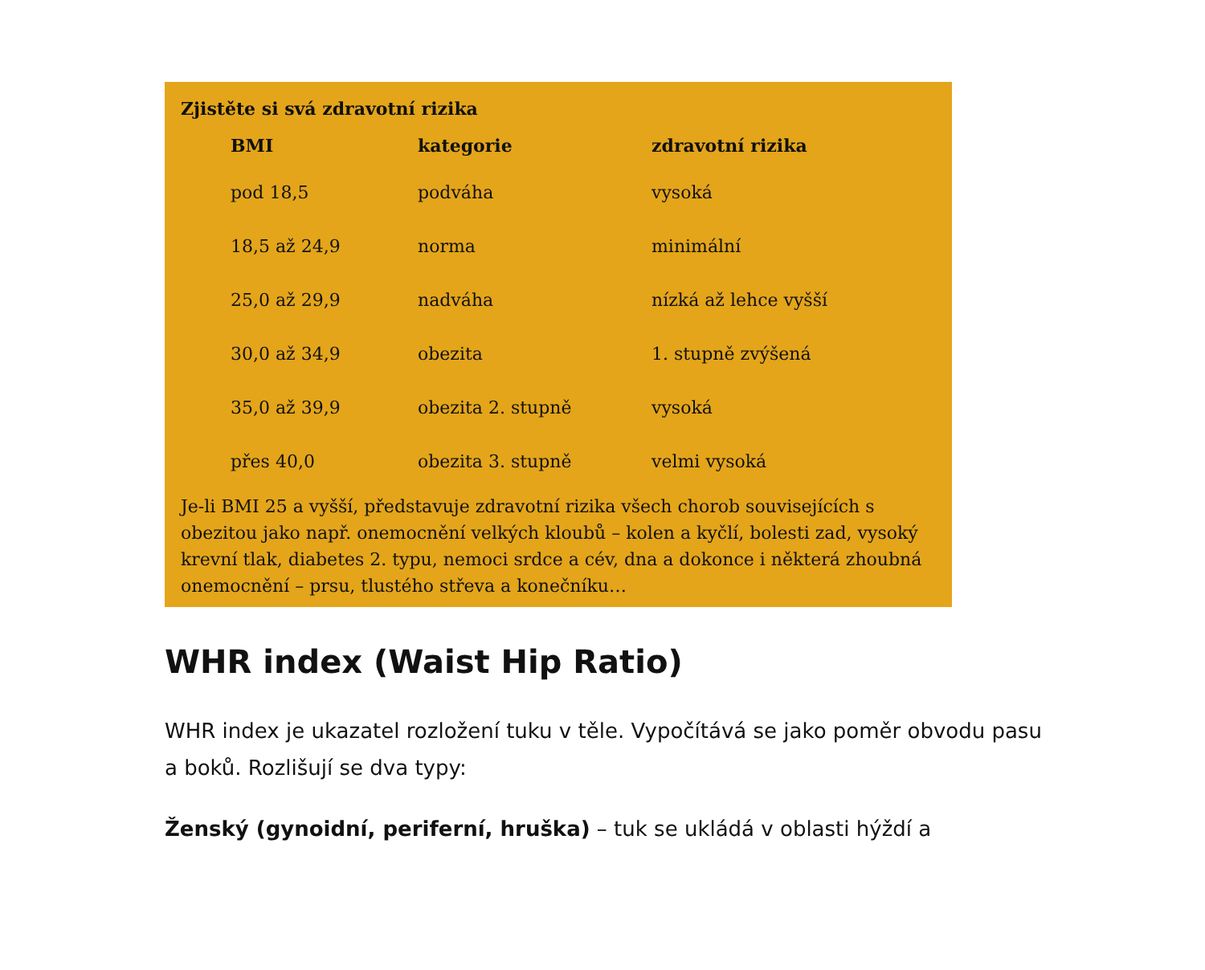Zjistěte si svá zdravotní rizika
| BMI | kategorie | zdravotní rizika |
| --- | --- | --- |
| pod 18,5 | podváha | vysoká |
| 18,5 až 24,9 | norma | minimální |
| 25,0 až 29,9 | nadváha | nízká až lehce vyšší |
| 30,0 až 34,9 | obezita | 1. stupně zvýšená |
| 35,0 až 39,9 | obezita 2. stupně | vysoká |
| přes 40,0 | obezita 3. stupně | velmi vysoká |
Je-li BMI 25 a vyšší, představuje zdravotní rizika všech chorob souvisejících s obezitou jako např. onemocnění velkých kloubů – kolen a kyčlí, bolesti zad, vysoký krevní tlak, diabetes 2. typu, nemoci srdce a cév, dna a dokonce i některá zhoubná onemocnění – prsu, tlustého střeva a konečníku…
WHR index (Waist Hip Ratio)
WHR index je ukazatel rozložení tuku v těle. Vypočítává se jako poměr obvodu pasu a boků. Rozlišují se dva typy:
Ženský (gynoidní, periferní, hruška) – tuk se ukládá v oblasti hýždí a